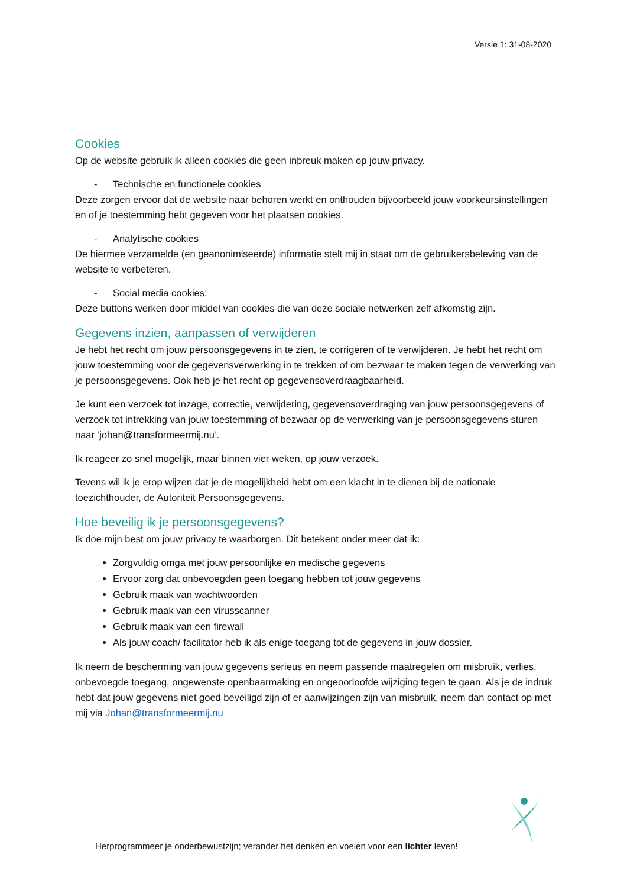Versie 1: 31-08-2020
Cookies
Op de website gebruik ik alleen cookies die geen inbreuk maken op jouw privacy.
- Technische en functionele cookies
Deze zorgen ervoor dat de website naar behoren werkt en onthouden bijvoorbeeld jouw voorkeursinstellingen en of je toestemming hebt gegeven voor het plaatsen cookies.
- Analytische cookies
De hiermee verzamelde (en geanonimiseerde) informatie stelt mij in staat om de gebruikersbeleving van de website te verbeteren.
- Social media cookies:
Deze buttons werken door middel van cookies die van deze sociale netwerken zelf afkomstig zijn.
Gegevens inzien, aanpassen of verwijderen
Je hebt het recht om jouw persoonsgegevens in te zien, te corrigeren of te verwijderen. Je hebt het recht om jouw toestemming voor de gegevensverwerking in te trekken of om bezwaar te maken tegen de verwerking van je persoonsgegevens. Ook heb je het recht op gegevensoverdraagbaarheid.
Je kunt een verzoek tot inzage, correctie, verwijdering, gegevensoverdraging van jouw persoonsgegevens of verzoek tot intrekking van jouw toestemming of bezwaar op de verwerking van je persoonsgegevens sturen naar ‘johan@transformeermij.nu’.
Ik reageer zo snel mogelijk, maar binnen vier weken, op jouw verzoek.
Tevens wil ik je erop wijzen dat je de mogelijkheid hebt om een klacht in te dienen bij de nationale toezichthouder, de Autoriteit Persoonsgegevens.
Hoe beveilig ik je persoonsgegevens?
Ik doe mijn best om jouw privacy te waarborgen. Dit betekent onder meer dat ik:
Zorgvuldig omga met jouw persoonlijke en medische gegevens
Ervoor zorg dat onbevoegden geen toegang hebben tot jouw gegevens
Gebruik maak van wachtwoorden
Gebruik maak van een virusscanner
Gebruik maak van een firewall
Als jouw coach/ facilitator heb ik als enige toegang tot de gegevens in jouw dossier.
Ik neem de bescherming van jouw gegevens serieus en neem passende maatregelen om misbruik, verlies, onbevoegde toegang, ongewenste openbaarmaking en ongeoorloofde wijziging tegen te gaan. Als je de indruk hebt dat jouw gegevens niet goed beveiligd zijn of er aanwijzingen zijn van misbruik, neem dan contact op met mij via Johan@transformeermij.nu
Herprogrammeer je onderbewustzijn; verander het denken en voelen voor een lichter leven!